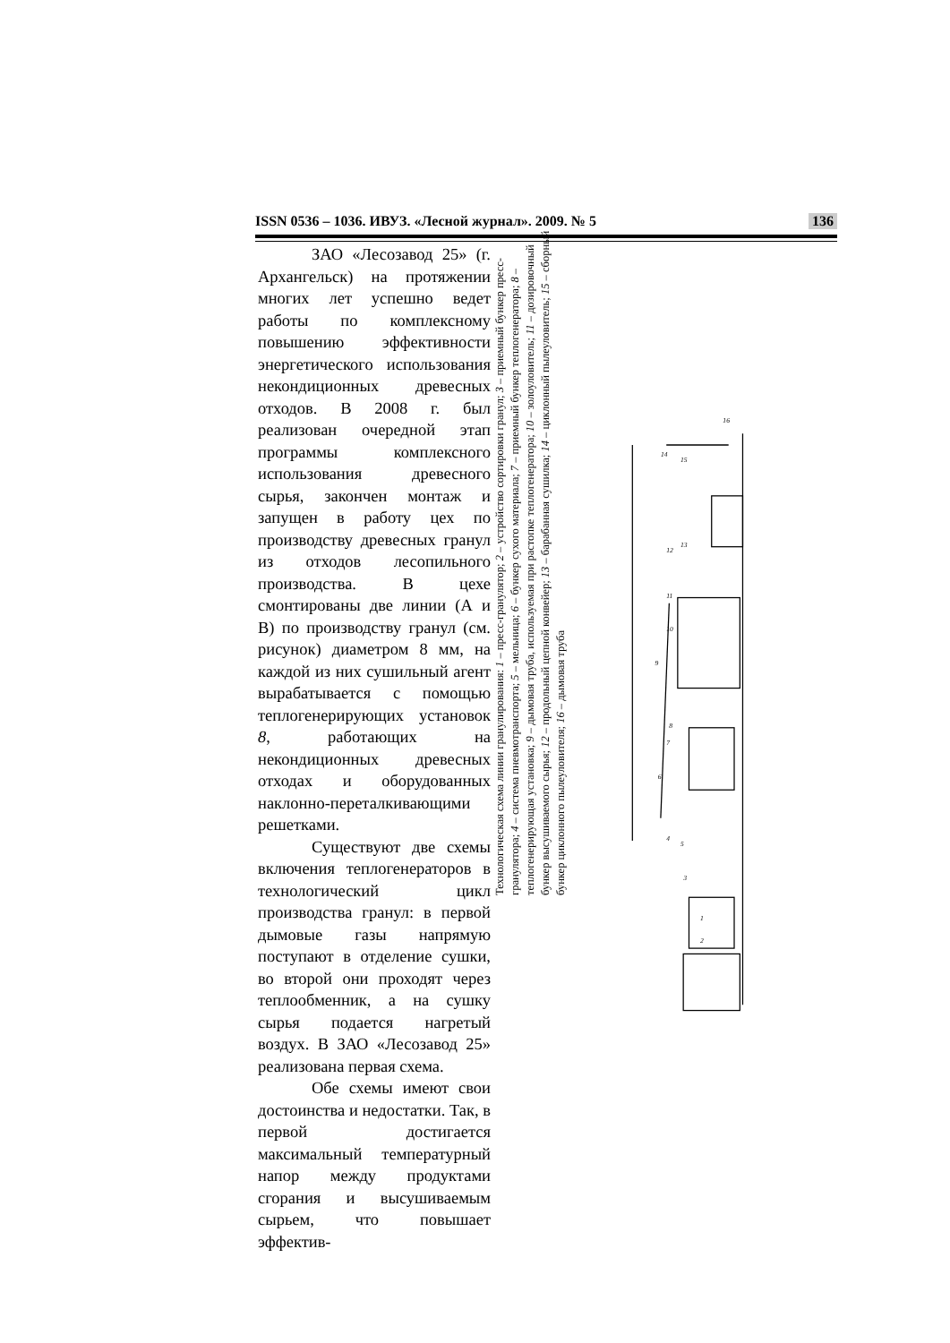ISSN 0536 – 1036. ИВУЗ. «Лесной журнал». 2009. № 5 136
ЗАО «Лесозавод 25» (г. Архангельск) на протяжении многих лет успешно ведет работы по комплексному повышению эффективности энергетического использования некондиционных древесных отходов. В 2008 г. был реализован очередной этап программы комплексного использования древесного сырья, закончен монтаж и запущен в работу цех по производству древесных гранул из отходов лесопильного производства. В цехе смонтированы две линии (А и В) по производству гранул (см. рисунок) диаметром 8 мм, на каждой из них сушильный агент вырабатывается с помощью теплогенерирующих установок 8, работающих на некондиционных древесных отходах и оборудованных наклонно-переталкивающими решетками.
Существуют две схемы включения теплогенераторов в технологический цикл производства гранул: в первой дымовые газы напрямую поступают в отделение сушки, во второй они проходят через теплообменник, а на сушку сырья подается нагретый воздух. В ЗАО «Лесозавод 25» реализована первая схема.
Обе схемы имеют свои достоинства и недостатки. Так, в первой достигается максимальный температурный напор между продуктами сгорания и высушиваемым сырьем, что повышает эффектив-
Технологическая схема линии гранулирования: 1 – пресс-гранулятор; 2 – устройство сортировки гранул; 3 – приемный бункер пресс-гранулятора; 4 – система пневмотранспорта; 5 – мельница; 6 – бункер сухого материала; 7 – приемный бункер теплогенератора; 8 – теплогенерирующая установка; 9 – дымовая труба, используемая при растопке теплогенератора; 10 – золоуловитель; 11 – дозировочный бункер высушиваемого сырья; 12 – продольный цепной конвейер; 13 – барабанная сушилка; 14 – циклонный пылеуловитель; 15 – сборный бункер циклонного пылеуловителя; 16 – дымовая труба
16
14
15
12
13
11
10
9
8
7
6
4
5
3
1
2